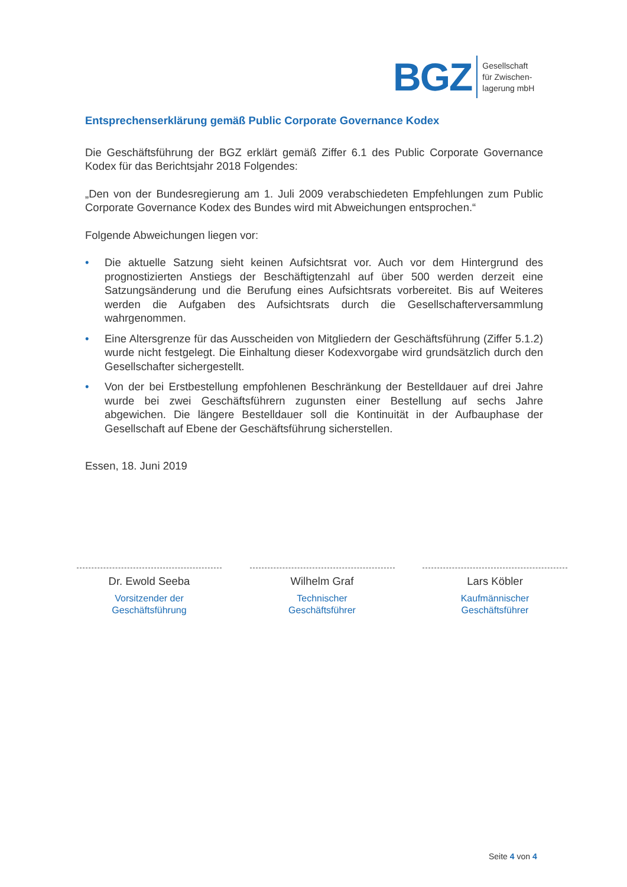BGZ
Gesellschaft
für Zwischen-
lagerung mbH
Entsprechenserklärung gemäß Public Corporate Governance Kodex
Die Geschäftsführung der BGZ erklärt gemäß Ziffer 6.1 des Public Corporate Governance Kodex für das Berichtsjahr 2018 Folgendes:
„Den von der Bundesregierung am 1. Juli 2009 verabschiedeten Empfehlungen zum Public Corporate Governance Kodex des Bundes wird mit Abweichungen entsprochen.“
Folgende Abweichungen liegen vor:
• Die aktuelle Satzung sieht keinen Aufsichtsrat vor. Auch vor dem Hintergrund des prognostizierten Anstiegs der Beschäftigtenzahl auf über 500 werden derzeit eine Satzungsänderung und die Berufung eines Aufsichtsrats vorbereitet. Bis auf Weiteres werden die Aufgaben des Aufsichtsrats durch die Gesellschafterversammlung wahrgenommen.
• Eine Altersgrenze für das Ausscheiden von Mitgliedern der Geschäftsführung (Ziffer 5.1.2) wurde nicht festgelegt. Die Einhaltung dieser Kodexvorgabe wird grundsätzlich durch den Gesellschafter sichergestellt.
• Von der bei Erstbestellung empfohlenen Beschränkung der Bestelldauer auf drei Jahre wurde bei zwei Geschäftsführern zugunsten einer Bestellung auf sechs Jahre abgewichen. Die längere Bestelldauer soll die Kontinuität in der Aufbauphase der Gesellschaft auf Ebene der Geschäftsführung sicherstellen.
Essen, 18. Juni 2019
Dr. Ewold Seeba
Vorsitzender der
Geschäftsführung
Wilhelm Graf
Technischer
Geschäftsführer
Lars Köbler
Kaufmännischer
Geschäftsführer
Seite 4 von 4